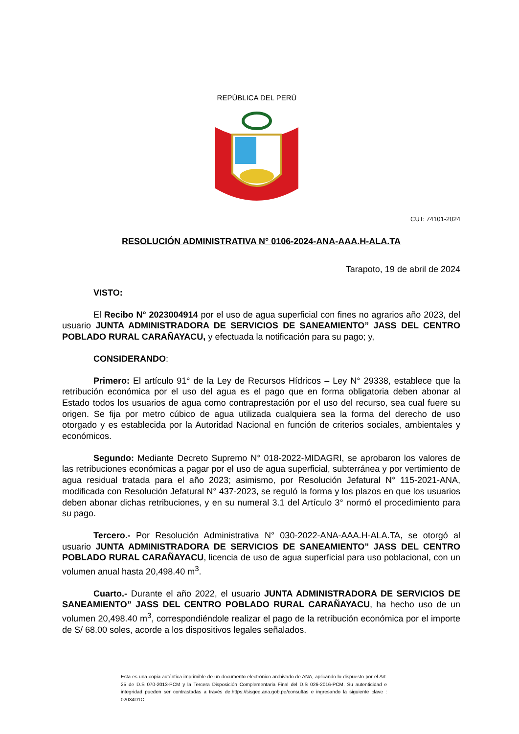REPÚBLICA DEL PERÚ
CUT: 74101-2024
RESOLUCIÓN ADMINISTRATIVA N° 0106-2024-ANA-AAA.H-ALA.TA
Tarapoto, 19 de abril de 2024
VISTO:
El Recibo N° 2023004914 por el uso de agua superficial con fines no agrarios año 2023, del usuario JUNTA ADMINISTRADORA DE SERVICIOS DE SANEAMIENTO” JASS DEL CENTRO POBLADO RURAL CARAÑAYACU, y efectuada la notificación para su pago; y,
CONSIDERANDO:
Primero: El artículo 91° de la Ley de Recursos Hídricos – Ley N° 29338, establece que la retribución económica por el uso del agua es el pago que en forma obligatoria deben abonar al Estado todos los usuarios de agua como contraprestación por el uso del recurso, sea cual fuere su origen. Se fija por metro cúbico de agua utilizada cualquiera sea la forma del derecho de uso otorgado y es establecida por la Autoridad Nacional en función de criterios sociales, ambientales y económicos.
Segundo: Mediante Decreto Supremo N° 018-2022-MIDAGRI, se aprobaron los valores de las retribuciones económicas a pagar por el uso de agua superficial, subterránea y por vertimiento de agua residual tratada para el año 2023; asimismo, por Resolución Jefatural N° 115-2021-ANA, modificada con Resolución Jefatural N° 437-2023, se reguló la forma y los plazos en que los usuarios deben abonar dichas retribuciones, y en su numeral 3.1 del Artículo 3° normó el procedimiento para su pago.
Tercero.- Por Resolución Administrativa N° 030-2022-ANA-AAA.H-ALA.TA, se otorgó al usuario JUNTA ADMINISTRADORA DE SERVICIOS DE SANEAMIENTO” JASS DEL CENTRO POBLADO RURAL CARAÑAYACU, licencia de uso de agua superficial para uso poblacional, con un volumen anual hasta 20,498.40 m<sup>3</sup>.
Cuarto.- Durante el año 2022, el usuario JUNTA ADMINISTRADORA DE SERVICIOS DE SANEAMIENTO” JASS DEL CENTRO POBLADO RURAL CARAÑAYACU, ha hecho uso de un volumen 20,498.40 m<sup>3</sup>, correspondiéndole realizar el pago de la retribución económica por el importe de S/ 68.00 soles, acorde a los dispositivos legales señalados.
Esta es una copia auténtica imprimible de un documento electrónico archivado de ANA, aplicando lo dispuesto por el Art. 25 de D.S 070-2013-PCM y la Tercera Disposición Complementaria Final del D.S 026-2016-PCM. Su autenticidad e integridad pueden ser contrastadas a través de:https://sisged.ana.gob.pe/consultas e ingresando la siguiente clave : 02034D1C